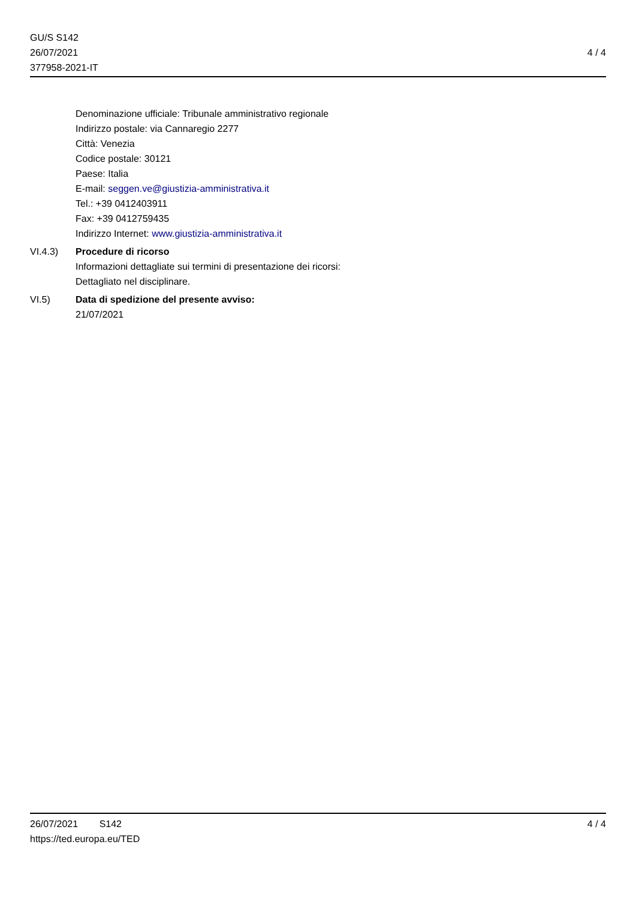GU/S S142
26/07/2021
377958-2021-IT
4 / 4
Denominazione ufficiale: Tribunale amministrativo regionale
Indirizzo postale: via Cannaregio 2277
Città: Venezia
Codice postale: 30121
Paese: Italia
E-mail: seggen.ve@giustizia-amministrativa.it
Tel.: +39 0412403911
Fax: +39 0412759435
Indirizzo Internet: www.giustizia-amministrativa.it
VI.4.3) Procedure di ricorso
Informazioni dettagliate sui termini di presentazione dei ricorsi:
Dettagliato nel disciplinare.
VI.5) Data di spedizione del presente avviso:
21/07/2021
26/07/2021 S142
https://ted.europa.eu/TED
4 / 4